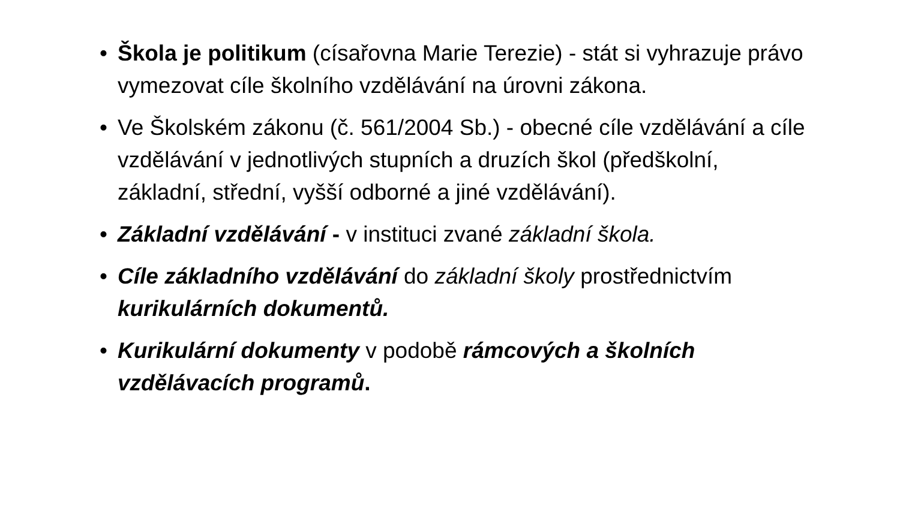• Škola je politikum (císařovna Marie Terezie) - stát si vyhrazuje právo vymezovat cíle školního vzdělávání na úrovni zákona.
• Ve Školském zákonu (č. 561/2004 Sb.) - obecné cíle vzdělávání a cíle vzdělávání v jednotlivých stupních a druzích škol (předškolní, základní, střední, vyšší odborné a jiné vzdělávání).
• Základní vzdělávání - v instituci zvané základní škola.
• Cíle základního vzdělávání do základní školy prostřednictvím kurikulárních dokumentů.
• Kurikulární dokumenty v podobě rámcových a školních vzdělávacích programů.